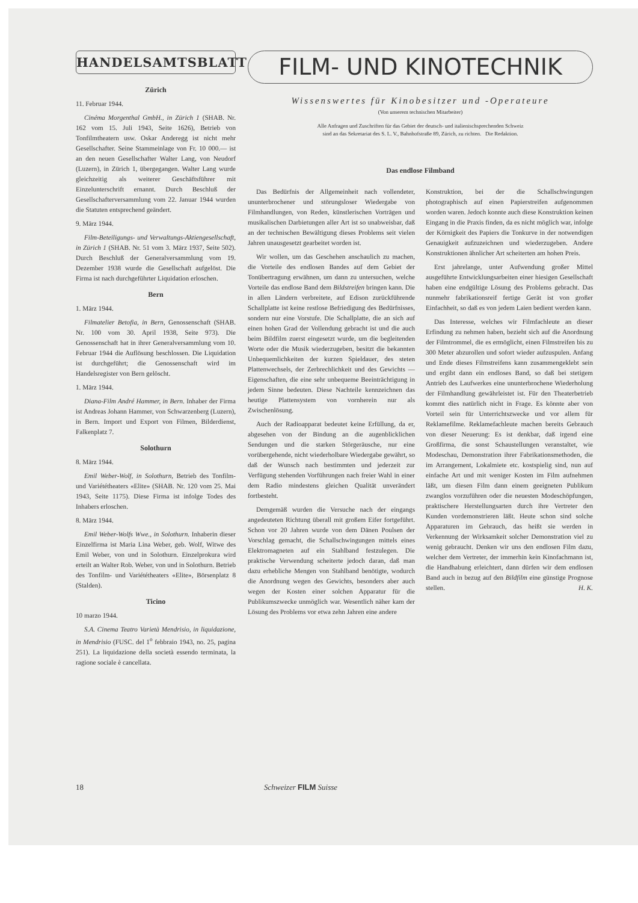HANDELSAMTSBLATT
Zürich
11. Februar 1944.
Cinéma Morgenthal GmbH., in Zürich 1 (SHAB. Nr. 162 vom 15. Juli 1943, Seite 1626), Betrieb von Tonfilmtheatern usw. Oskar Anderegg ist nicht mehr Gesellschafter. Seine Stammeinlage von Fr. 10 000.— ist an den neuen Gesellschafter Walter Lang, von Neudorf (Luzern), in Zürich 1, übergegangen. Walter Lang wurde gleichzeitig als weiterer Geschäftsführer mit Einzelunterschrift ernannt. Durch Beschluß der Gesellschafterversammlung vom 22. Januar 1944 wurden die Statuten entsprechend geändert.
9. März 1944.
Film-Beteiligungs- und Verwaltungs-Aktiengesellschaft, in Zürich 1 (SHAB. Nr. 51 vom 3. März 1937, Seite 502). Durch Beschluß der Generalversammlung vom 19. Dezember 1938 wurde die Gesellschaft aufgelöst. Die Firma ist nach durchgeführter Liquidation erloschen.
Bern
1. März 1944.
Filmatelier Betofia, in Bern, Genossenschaft (SHAB. Nr. 100 vom 30. April 1938, Seite 973). Die Genossenschaft hat in ihrer Generalversammlung vom 10. Februar 1944 die Auflösung beschlossen. Die Liquidation ist durchgeführt; die Genossenschaft wird im Handelsregister von Bern gelöscht.
1. März 1944.
Diana-Film André Hammer, in Bern. Inhaber der Firma ist Andreas Johann Hammer, von Schwarzenberg (Luzern), in Bern. Import und Export von Filmen, Bilderdienst, Falkenplatz 7.
Solothurn
8. März 1944.
Emil Weber-Wolf, in Solothurn, Betrieb des Tonfilm- und Variététheaters «Elite» (SHAB. Nr. 120 vom 25. Mai 1943, Seite 1175). Diese Firma ist infolge Todes des Inhabers erloschen.
8. März 1944.
Emil Weber-Wolfs Wwe., in Solothurn. Inhaberin dieser Einzelfirma ist Maria Lina Weber, geb. Wolf, Witwe des Emil Weber, von und in Solothurn. Einzelprokura wird erteilt an Walter Rob. Weber, von und in Solothurn. Betrieb des Tonfilm- und Variététheaters «Elite», Börsenplatz 8 (Stalden).
Ticino
10 marzo 1944.
S.A. Cinema Teatro Varietà Mendrisio, in liquidazione, in Mendrisio (FUSC. del 1<sup>o</sup> febbraio 1943, no. 25, pagina 251). La liquidazione della società essendo terminata, la ragione sociale è cancellata.
FILM- UND KINOTECHNIK
Wissenswertes für Kinobesitzer und -Operateure
(Von unserem technischen Mitarbeiter)
Alle Anfragen und Zuschriften für das Gebiet der deutsch- und italienischsprechenden Schweiz
sind an das Sekretariat des S. L. V., Bahnhofstraße 89, Zürich, zu richten. Die Redaktion.
Das endlose Filmband
Das Bedürfnis der Allgemeinheit nach vollendeter, ununterbrochener und störungsloser Wiedergabe von Filmhandlungen, von Reden, künstlerischen Vorträgen und musikalischen Darbietungen aller Art ist so unabweisbar, daß an der technischen Bewältigung dieses Problems seit vielen Jahren unausgesetzt gearbeitet worden ist.
Wir wollen, um das Geschehen anschaulich zu machen, die Vorteile des endlosen Bandes auf dem Gebiet der Tonübertragung erwähnen, um dann zu untersuchen, welche Vorteile das endlose Band dem Bildstreifen bringen kann. Die in allen Ländern verbreitete, auf Edison zurückführende Schallplatte ist keine restlose Befriedigung des Bedürfnisses, sondern nur eine Vorstufe. Die Schallplatte, die an sich auf einen hohen Grad der Vollendung gebracht ist und die auch beim Bildfilm zuerst eingesetzt wurde, um die begleitenden Worte oder die Musik wiederzugeben, besitzt die bekannten Unbequemlichkeiten der kurzen Spieldauer, des steten Plattenwechsels, der Zerbrechlichkeit und des Gewichts — Eigenschaften, die eine sehr unbequeme Beeinträchtigung in jedem Sinne bedeuten. Diese Nachteile kennzeichnen das heutige Plattensystem von vornherein nur als Zwischenlösung.
Auch der Radioapparat bedeutet keine Erfüllung, da er, abgesehen von der Bindung an die augenblicklichen Sendungen und die starken Störgeräusche, nur eine vorübergehende, nicht wiederholbare Wiedergabe gewährt, so daß der Wunsch nach bestimmten und jederzeit zur Verfügung stehenden Vorführungen nach freier Wahl in einer dem Radio mindestens gleichen Qualität unverändert fortbesteht.
Demgemäß wurden die Versuche nach der eingangs angedeuteten Richtung überall mit großem Eifer fortgeführt. Schon vor 20 Jahren wurde von dem Dänen Poulsen der Vorschlag gemacht, die Schallschwingungen mittels eines Elektromagneten auf ein Stahlband festzulegen. Die praktische Verwendung scheiterte jedoch daran, daß man dazu erhebliche Mengen von Stahlband benötigte, wodurch die Anordnung wegen des Gewichts, besonders aber auch wegen der Kosten einer solchen Apparatur für die Publikumszwecke unmöglich war. Wesentlich näher kam der Lösung des Problems vor etwa zehn Jahren eine andere
Konstruktion, bei der die Schallschwingungen photographisch auf einen Papierstreifen aufgenommen worden waren. Jedoch konnte auch diese Konstruktion keinen Eingang in die Praxis finden, da es nicht möglich war, infolge der Körnigkeit des Papiers die Tonkurve in der notwendigen Genauigkeit aufzuzeichnen und wiederzugeben. Andere Konstruktionen ähnlicher Art scheiterten am hohen Preis.
Erst jahrelange, unter Aufwendung großer Mittel ausgeführte Entwicklungsarbeiten einer hiesigen Gesellschaft haben eine endgültige Lösung des Problems gebracht. Das nunmehr fabrikationsreif fertige Gerät ist von großer Einfachheit, so daß es von jedem Laien bedient werden kann.
Das Interesse, welches wir Filmfachleute an dieser Erfindung zu nehmen haben, bezieht sich auf die Anordnung der Filmtrommel, die es ermöglicht, einen Filmstreifen bis zu 300 Meter abzurollen und sofort wieder aufzuspulen. Anfang und Ende dieses Filmstreifens kann zusammengeklebt sein und ergibt dann ein endloses Band, so daß bei stetigem Antrieb des Laufwerkes eine ununterbrochene Wiederholung der Filmhandlung gewährleistet ist. Für den Theaterbetrieb kommt dies natürlich nicht in Frage. Es könnte aber von Vorteil sein für Unterrichtszwecke und vor allem für Reklamefilme. Reklamefachleute machen bereits Gebrauch von dieser Neuerung: Es ist denkbar, daß irgend eine Großfirma, die sonst Schaustellungen veranstaltet, wie Modeschau, Demonstration ihrer Fabrikationsmethoden, die im Arrangement, Lokalmiete etc. kostspielig sind, nun auf einfache Art und mit weniger Kosten im Film aufnehmen läßt, um diesen Film dann einem geeigneten Publikum zwanglos vorzuführen oder die neuesten Modeschöpfungen, praktischere Herstellungsarten durch ihre Vertreter den Kunden vordemonstrieren läßt. Heute schon sind solche Apparaturen im Gebrauch, das heißt sie werden in Verkennung der Wirksamkeit solcher Demonstration viel zu wenig gebraucht. Denken wir uns den endlosen Film dazu, welcher dem Vertreter, der immerhin kein Kinofachmann ist, die Handhabung erleichtert, dann dürfen wir dem endlosen Band auch in bezug auf den Bildfilm eine günstige Prognose stellen. H. K.
18 Schweizer FILM Suisse